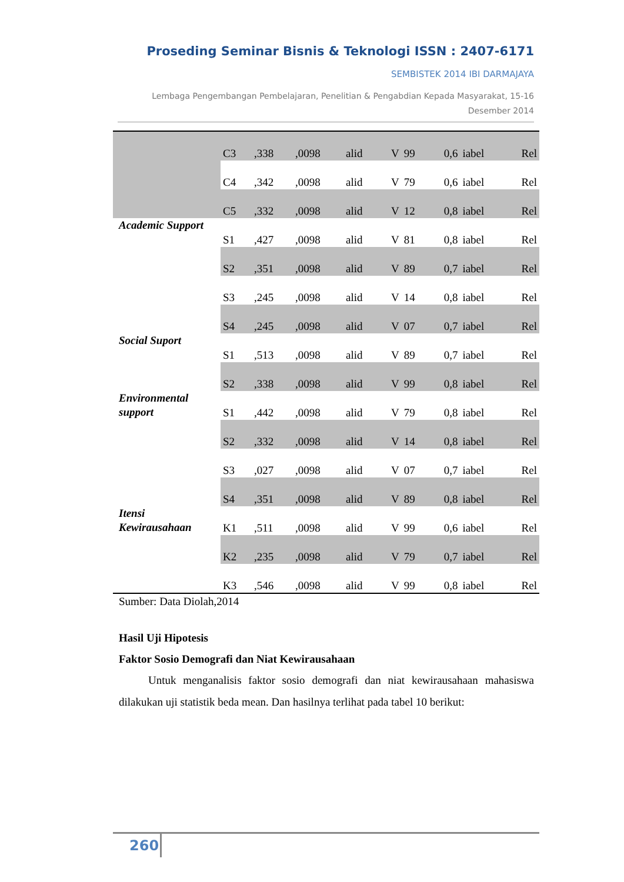Proseding Seminar Bisnis & Teknologi ISSN : 2407-6171
SEMBISTEK 2014 IBI DARMAJAYA
Lembaga Pengembangan Pembelajaran, Penelitian & Pengabdian Kepada Masyarakat, 15-16
Desember 2014
| | C3 | ,338 | ,0098 | alid | V | 99 | 0,6 | iabel | Rel |
| | C4 | ,342 | ,0098 | alid | V | 79 | 0,6 | iabel | Rel |
| | C5 | ,332 | ,0098 | alid | V | 12 | 0,8 | iabel | Rel |
| Academic Support | S1 | ,427 | ,0098 | alid | V | 81 | 0,8 | iabel | Rel |
| | S2 | ,351 | ,0098 | alid | V | 89 | 0,7 | iabel | Rel |
| | S3 | ,245 | ,0098 | alid | V | 14 | 0,8 | iabel | Rel |
| | S4 | ,245 | ,0098 | alid | V | 07 | 0,7 | iabel | Rel |
| Social Suport | S1 | ,513 | ,0098 | alid | V | 89 | 0,7 | iabel | Rel |
| | S2 | ,338 | ,0098 | alid | V | 99 | 0,8 | iabel | Rel |
| Environmental support | S1 | ,442 | ,0098 | alid | V | 79 | 0,8 | iabel | Rel |
| | S2 | ,332 | ,0098 | alid | V | 14 | 0,8 | iabel | Rel |
| | S3 | ,027 | ,0098 | alid | V | 07 | 0,7 | iabel | Rel |
| | S4 | ,351 | ,0098 | alid | V | 89 | 0,8 | iabel | Rel |
| Itensi Kewirausahaan | K1 | ,511 | ,0098 | alid | V | 99 | 0,6 | iabel | Rel |
| | K2 | ,235 | ,0098 | alid | V | 79 | 0,7 | iabel | Rel |
| | K3 | ,546 | ,0098 | alid | V | 99 | 0,8 | iabel | Rel |
Sumber: Data Diolah,2014
Hasil Uji Hipotesis
Faktor Sosio Demografi dan Niat Kewirausahaan
Untuk menganalisis faktor sosio demografi dan niat kewirausahaan mahasiswa dilakukan uji statistik beda mean. Dan hasilnya terlihat pada tabel 10 berikut:
260